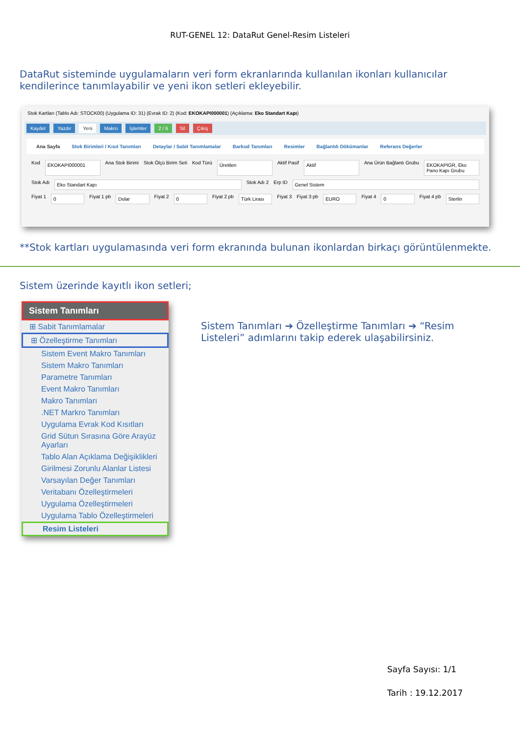RUT-GENEL 12: DataRut Genel-Resim Listeleri
DataRut sisteminde uygulamaların veri form ekranlarında kullanılan ikonları kullanıcılar kendilerince tanımlayabilir ve yeni ikon setleri ekleyebilir.
Stok Kartları (Tablo Adı: STOCK00) (Uygulama ID: 31) (Evrak ID: 2) (Kod: EKOKAPI000001) (Açıklama: Eko Standart Kapı)
Kaydet Yazdır Yeni Makro İşlemler 2 / 6 Sil Çıkış
Ana Sayfa Stok Birimleri / Kısıt Tanımları Detaylar / Sabit Tanımlamalar Barkod Tanımları Resimler Bağlantılı Dökümanlar Referans Değerler
Kod EKOKAPI000001 Ana Stok Birimi Stok Ölçü Birim Seti Kod Türü Üretilen Aktif Pasif Aktif Ana Ürün Bağlantı Grubu EKOKAPIGR, Eko Pano Kapı Grubu
Stok Adı Eko Standart Kapı Stok Adı 2 Erp ID Genel Sistem
Fiyat 1 0 Fiyat 1 pb Dolar Fiyat 2 0 Fiyat 2 pb Türk Lirası Fiyat 3 Fiyat 3 pb EURO Fiyat 4 0 Fiyat 4 pb Sterlin
**Stok kartları uygulamasında veri form ekranında bulunan ikonlardan birkaçı görüntülenmekte.
Sistem üzerinde kayıtlı ikon setleri;
Sistem Tanımları
⊞ Sabit Tanımlamalar
⊞ Özelleştirme Tanımları
Sistem Event Makro Tanımları
Sistem Makro Tanımları
Parametre Tanımları
Event Makro Tanımları
Makro Tanımları
.NET Markro Tanımları
Uygulama Evrak Kod Kısıtları
Grid Sütun Sırasına Göre Arayüz Ayarları
Tablo Alan Açıklama Değişiklikleri
Girilmesi Zorunlu Alanlar Listesi
Varsayılan Değer Tanımları
Veritabanı Özelleştirmeleri
Uygulama Özelleştirmeleri
Uygulama Tablo Özelleştirmeleri
Resim Listeleri
Sistem Tanımları ➔ Özelleştirme Tanımları ➔ “Resim Listeleri” adımlarını takip ederek ulaşabilirsiniz.
Sayfa Sayısı: 1/1
Tarih : 19.12.2017